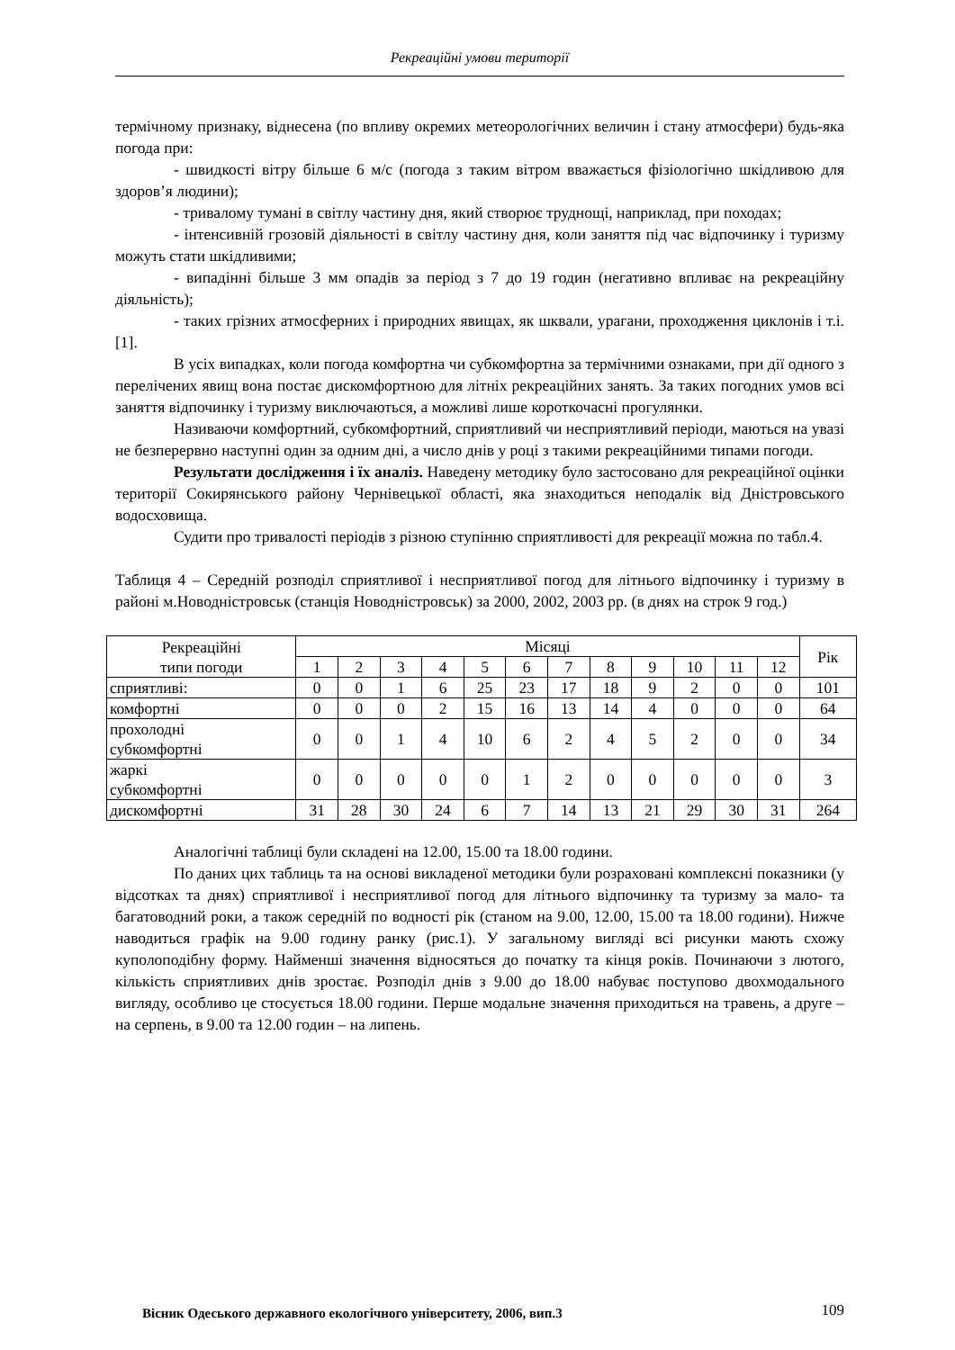Рекреаційні умови території
термічному признаку, віднесена (по впливу окремих метеорологічних величин і стану атмосфери) будь-яка погода при:
- швидкості вітру більше 6 м/с (погода з таким вітром вважається фізіологічно шкідливою для здоров’я людини);
- тривалому тумані в світлу частину дня, який створює труднощі, наприклад, при походах;
- інтенсивній грозовій діяльності в світлу частину дня, коли заняття під час відпочинку і туризму можуть стати шкідливими;
- випадінні більше 3 мм опадів за період з 7 до 19 годин (негативно впливає на рекреаційну діяльність);
- таких грізних атмосферних і природних явищах, як шквали, урагани, проходження циклонів і т.і. [1].
В усіх випадках, коли погода комфортна чи субкомфортна за термічними ознаками, при дії одного з перелічених явищ вона постає дискомфортною для літніх рекреаційних занять. За таких погодних умов всі заняття відпочинку і туризму виключаються, а можливі лише короткочасні прогулянки.
Називаючи комфортний, субкомфортний, сприятливий чи несприятливий періоди, маються на увазі не безперервно наступні один за одним дні, а число днів у році з такими рекреаційними типами погоди.
Результати дослідження і їх аналіз. Наведену методику було застосовано для рекреаційної оцінки території Сокирянського району Чернівецької області, яка знаходиться неподалік від Дністровського водосховища.
Судити про тривалості періодів з різною ступінню сприятливості для рекреації можна по табл.4.
Таблиця 4 – Середній розподіл сприятливої і несприятливої погод для літнього відпочинку і туризму в районі м.Новодністровськ (станція Новодністровськ) за 2000, 2002, 2003 рр. (в днях на строк 9 год.)
| Рекреаційні типи погоди | Місяці | | | | | | | | | | | | Рік |
| --- | --- | --- | --- | --- | --- | --- | --- | --- | --- | --- | --- | --- | --- |
| | 1 | 2 | 3 | 4 | 5 | 6 | 7 | 8 | 9 | 10 | 11 | 12 | |
| сприятливі: | 0 | 0 | 1 | 6 | 25 | 23 | 17 | 18 | 9 | 2 | 0 | 0 | 101 |
| комфортні | 0 | 0 | 0 | 2 | 15 | 16 | 13 | 14 | 4 | 0 | 0 | 0 | 64 |
| прохолодні субкомфортні | 0 | 0 | 1 | 4 | 10 | 6 | 2 | 4 | 5 | 2 | 0 | 0 | 34 |
| жаркі субкомфортні | 0 | 0 | 0 | 0 | 0 | 1 | 2 | 0 | 0 | 0 | 0 | 0 | 3 |
| дискомфортні | 31 | 28 | 30 | 24 | 6 | 7 | 14 | 13 | 21 | 29 | 30 | 31 | 264 |
Аналогічні таблиці були складені на 12.00, 15.00 та 18.00 години.
По даних цих таблиць та на основі викладеної методики були розраховані комплексні показники (у відсотках та днях) сприятливої і несприятливої погод для літнього відпочинку та туризму за мало- та багатоводний роки, а також середній по водності рік (станом на 9.00, 12.00, 15.00 та 18.00 години). Нижче наводиться графік на 9.00 годину ранку (рис.1). У загальному вигляді всі рисунки мають схожу куполоподібну форму. Найменші значення відносяться до початку та кінця років. Починаючи з лютого, кількість сприятливих днів зростає. Розподіл днів з 9.00 до 18.00 набуває поступово двохмодального вигляду, особливо це стосується 18.00 години. Перше модальне значення приходиться на травень, а друге – на серпень, в 9.00 та 12.00 годин – на липень.
Вісник Одеського державного екологічного університету, 2006, вип.3 109